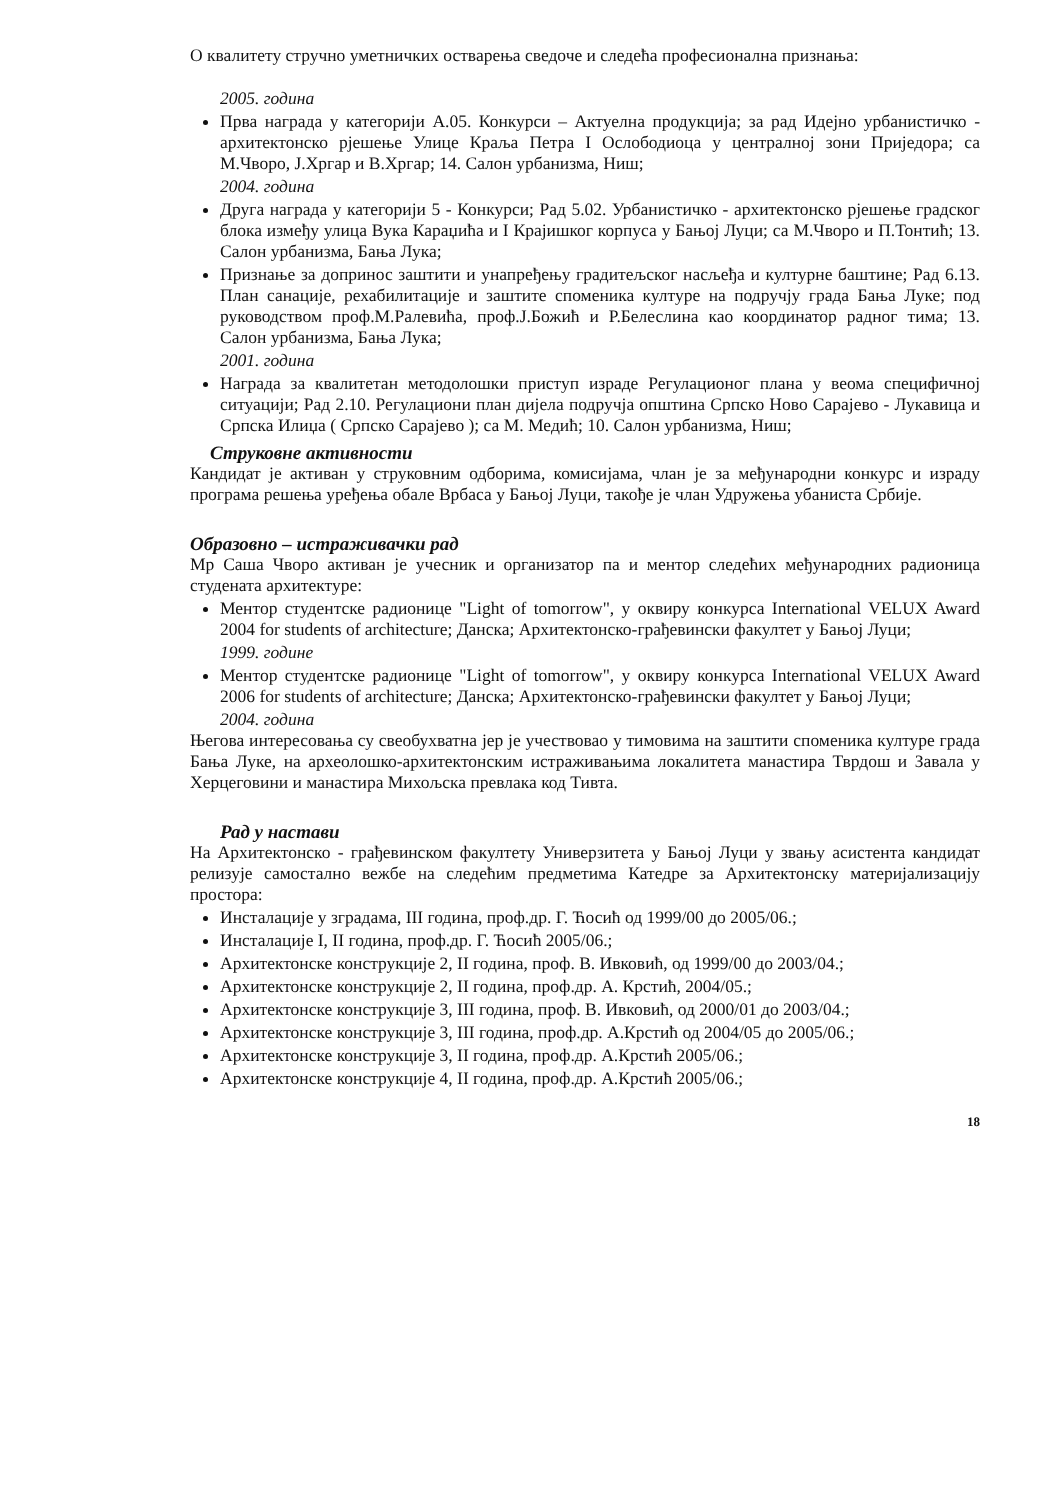О квалитету стручно уметничких остварења сведоче и следећа професионална признања:
2005. година
Прва награда у категорији А.05. Конкурси – Актуелна продукција; за рад Идејно урбанистичко - архитектонско рјешење Улице Краља Петра I Ослободиоца у централној зони Приједора; са М.Чворо, Ј.Хргар и В.Хргар; 14. Салон урбанизма, Ниш;
2004. година
Друга награда у категорији 5 - Конкурси; Рад 5.02. Урбанистичко - архитектонско рјешење градског блока између улица Вука Караџића и I Крајишког корпуса у Бањој Луци; са М.Чворо и П.Тонтић; 13. Салон урбанизма, Бања Лука;
Признање за допринос заштити и унапређењу градитељског насљеђа и културне баштине; Рад 6.13. План санације, рехабилитације и заштите споменика културе на подручју града Бања Луке; под руководством проф.М.Ралевића, проф.Ј.Божић и Р.Белеслина као координатор радног тима; 13. Салон урбанизма, Бања Лука;
2001. година
Награда за квалитетан методолошки приступ израде Регулационог плана у веома специфичној ситуацији; Рад 2.10. Регулациони план дијела подручја општина Српско Ново Сарајево - Лукавица и Српска Илиџа ( Српско Сарајево ); са М. Медић; 10. Салон урбанизма, Ниш;
Струковне активности
Кандидат је активан у струковним одборима, комисијама, члан је за међународни конкурс и израду програма решења уређења обале Врбаса у Бањој Луци, такође је члан Удружења убаниста Србије.
Образовно – истраживачки рад
Мр Саша Чворо активан је учесник и организатор па и ментор следећих међународних радионица студената архитектуре:
Ментор студентске радионице "Light of tomorrow", у оквиру конкурса International VELUX Award 2004 for students of architecture; Данска; Архитектонско-грађевински факултет у Бањој Луци;
1999. године
Ментор студентске радионице "Light of tomorrow", у оквиру конкурса International VELUX Award 2006 for students of architecture; Данска; Архитектонско-грађевински факултет у Бањој Луци;
2004. година
Његова интересовања су свеобухватна јер је учествовао у тимовима на заштити споменика културе града Бања Луке, на археолошко-архитектонским истраживањима локалитета манастира Тврдош и Завала у Херцеговини и манастира Михољска превлака код Тивта.
Рад у настави
На Архитектонско - грађевинском факултету Универзитета у Бањој Луци у звању асистента кандидат релизује самостално вежбе на следећим предметима Катедре за Архитектонску материјализацију простора:
Инсталације у зградама, III година, проф.др. Г. Ћосић од 1999/00 до 2005/06.;
Инсталације I, II година, проф.др. Г. Ћосић 2005/06.;
Архитектонске конструкције 2, II година, проф. В. Ивковић, од 1999/00 до 2003/04.;
Архитектонске конструкције 2, II година, проф.др. А. Крстић, 2004/05.;
Архитектонске конструкције 3, III година, проф. В. Ивковић, од 2000/01 до 2003/04.;
Архитектонске конструкције 3, III година, проф.др. А.Крстић од 2004/05 до 2005/06.;
Архитектонске конструкције 3, II година, проф.др. А.Крстић 2005/06.;
Архитектонске конструкције 4, II година, проф.др. А.Крстић 2005/06.;
18